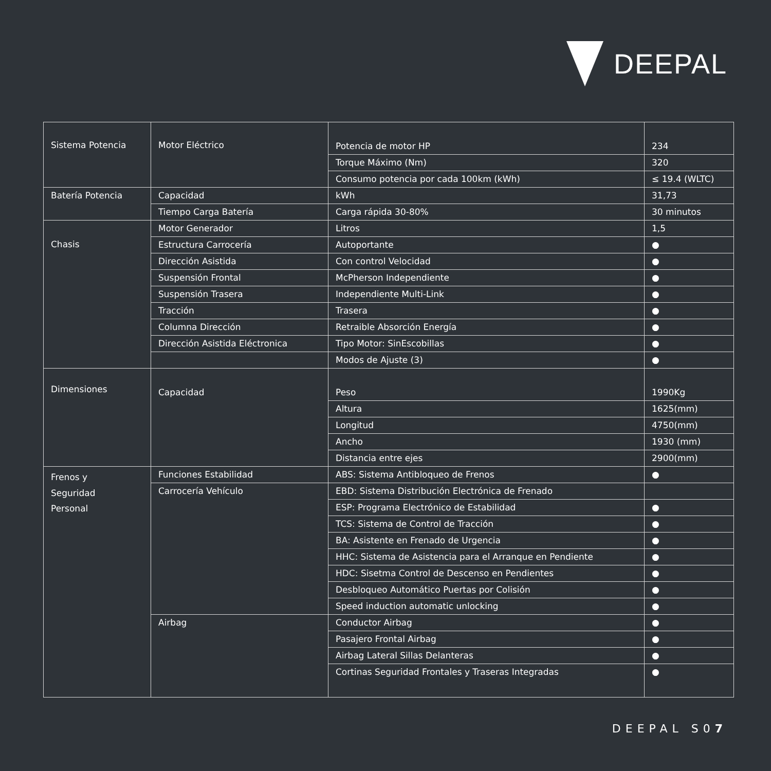DEEPAL
| Sistema Potencia | Motor Eléctrico | Potencia de motor HP | 234 |
| | | Torque Máximo (Nm) | 320 |
| | | Consumo potencia por cada 100km (kWh) | ≤ 19.4 (WLTC) |
| Batería Potencia | Capacidad | kWh | 31,73 |
| | Tiempo Carga Batería | Carga rápida 30-80% | 30 minutos |
| Chasis | Motor Generador | Litros | 1,5 |
| | Estructura Carrocería | Autoportante | ● |
| | Dirección Asistida | Con control Velocidad | ● |
| | Suspensión Frontal | McPherson Independiente | ● |
| | Suspensión Trasera | Independiente Multi-Link | ● |
| | Tracción | Trasera | ● |
| | Columna Dirección | Retraible Absorción Energía | ● |
| | Dirección Asistida Eléctronica | Tipo Motor: SinEscobillas | ● |
| | | Modos de Ajuste (3) | ● |
| Dimensiones | Capacidad | Peso | 1990Kg |
| | | Altura | 1625(mm) |
| | | Longitud | 4750(mm) |
| | | Ancho | 1930 (mm) |
| | | Distancia entre ejes | 2900(mm) |
| Frenos y Seguridad Personal | Funciones Estabilidad | ABS: Sistema Antibloqueo de Frenos | ● |
| | Carrocería Vehículo | EBD: Sistema Distribución Electrónica de Frenado | |
| | | ESP: Programa Electrónico de Estabilidad | ● |
| | | TCS: Sistema de Control de Tracción | ● |
| | | BA: Asistente en Frenado de Urgencia | ● |
| | | HHC: Sistema de Asistencia para el Arranque en Pendiente | ● |
| | | HDC: Sisetma Control de Descenso en Pendientes | ● |
| | | Desbloqueo Automático Puertas por Colisión | ● |
| | | Speed induction automatic unlocking | ● |
| | Airbag | Conductor Airbag | ● |
| | | Pasajero Frontal Airbag | ● |
| | | Airbag Lateral Sillas Delanteras | ● |
| | | Cortinas Seguridad Frontales y Traseras Integradas | ● |
DEEPAL S07